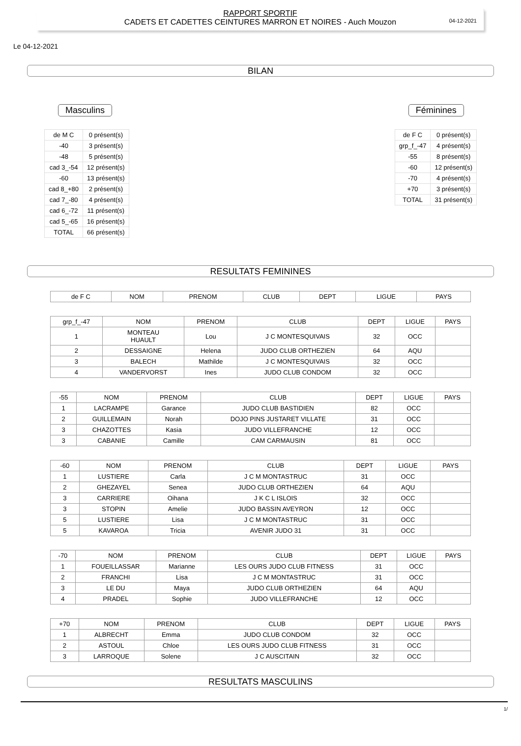04-12-2021
RAPPORT SPORTIF
CADETS ET CADETTES CEINTURES MARRON ET NOIRES - Auch Mouzon
Le 04-12-2021
BILAN
Masculins
| de M C | 0 présent(s) |
| -40 | 3 présent(s) |
| -48 | 5 présent(s) |
| cad 3_-54 | 12 présent(s) |
| -60 | 13 présent(s) |
| cad 8_+80 | 2 présent(s) |
| cad 7_-80 | 4 présent(s) |
| cad 6_-72 | 11 présent(s) |
| cad 5_-65 | 16 présent(s) |
| TOTAL | 66 présent(s) |
Féminines
| de F C | 0 présent(s) |
| grp_f_-47 | 4 présent(s) |
| -55 | 8 présent(s) |
| -60 | 12 présent(s) |
| -70 | 4 présent(s) |
| +70 | 3 présent(s) |
| TOTAL | 31 présent(s) |
RESULTATS FEMININES
| de F C | NOM | PRENOM | CLUB | DEPT | LIGUE | PAYS |
| --- | --- | --- | --- | --- | --- | --- |
| grp_f_-47 | NOM | PRENOM | CLUB | DEPT | LIGUE | PAYS |
| --- | --- | --- | --- | --- | --- | --- |
| 1 | MONTEAU HUAULT | Lou | J C MONTESQUIVAIS | 32 | OCC | |
| 2 | DESSAIGNE | Helena | JUDO CLUB ORTHEZIEN | 64 | AQU | |
| 3 | BALECH | Mathilde | J C MONTESQUIVAIS | 32 | OCC | |
| 4 | VANDERVORST | Ines | JUDO CLUB CONDOM | 32 | OCC | |
| -55 | NOM | PRENOM | CLUB | DEPT | LIGUE | PAYS |
| --- | --- | --- | --- | --- | --- | --- |
| 1 | LACRAMPE | Garance | JUDO CLUB BASTIDIEN | 82 | OCC | |
| 2 | GUILLEMAIN | Norah | DOJO PINS JUSTARET VILLATE | 31 | OCC | |
| 3 | CHAZOTTES | Kasia | JUDO VILLEFRANCHE | 12 | OCC | |
| 3 | CABANIE | Camille | CAM CARMAUSIN | 81 | OCC | |
| -60 | NOM | PRENOM | CLUB | DEPT | LIGUE | PAYS |
| --- | --- | --- | --- | --- | --- | --- |
| 1 | LUSTIERE | Carla | J C M MONTASTRUC | 31 | OCC | |
| 2 | GHEZAYEL | Senea | JUDO CLUB ORTHEZIEN | 64 | AQU | |
| 3 | CARRIERE | Oihana | J K C L ISLOIS | 32 | OCC | |
| 3 | STOPIN | Amelie | JUDO BASSIN AVEYRON | 12 | OCC | |
| 5 | LUSTIERE | Lisa | J C M MONTASTRUC | 31 | OCC | |
| 5 | KAVAROA | Tricia | AVENIR JUDO 31 | 31 | OCC | |
| -70 | NOM | PRENOM | CLUB | DEPT | LIGUE | PAYS |
| --- | --- | --- | --- | --- | --- | --- |
| 1 | FOUEILLASSAR | Marianne | LES OURS JUDO CLUB FITNESS | 31 | OCC | |
| 2 | FRANCHI | Lisa | J C M MONTASTRUC | 31 | OCC | |
| 3 | LE DU | Maya | JUDO CLUB ORTHEZIEN | 64 | AQU | |
| 4 | PRADEL | Sophie | JUDO VILLEFRANCHE | 12 | OCC | |
| +70 | NOM | PRENOM | CLUB | DEPT | LIGUE | PAYS |
| --- | --- | --- | --- | --- | --- | --- |
| 1 | ALBRECHT | Emma | JUDO CLUB CONDOM | 32 | OCC | |
| 2 | ASTOUL | Chloe | LES OURS JUDO CLUB FITNESS | 31 | OCC | |
| 3 | LARROQUE | Solene | J C AUSCITAIN | 32 | OCC | |
RESULTATS MASCULINS
1/